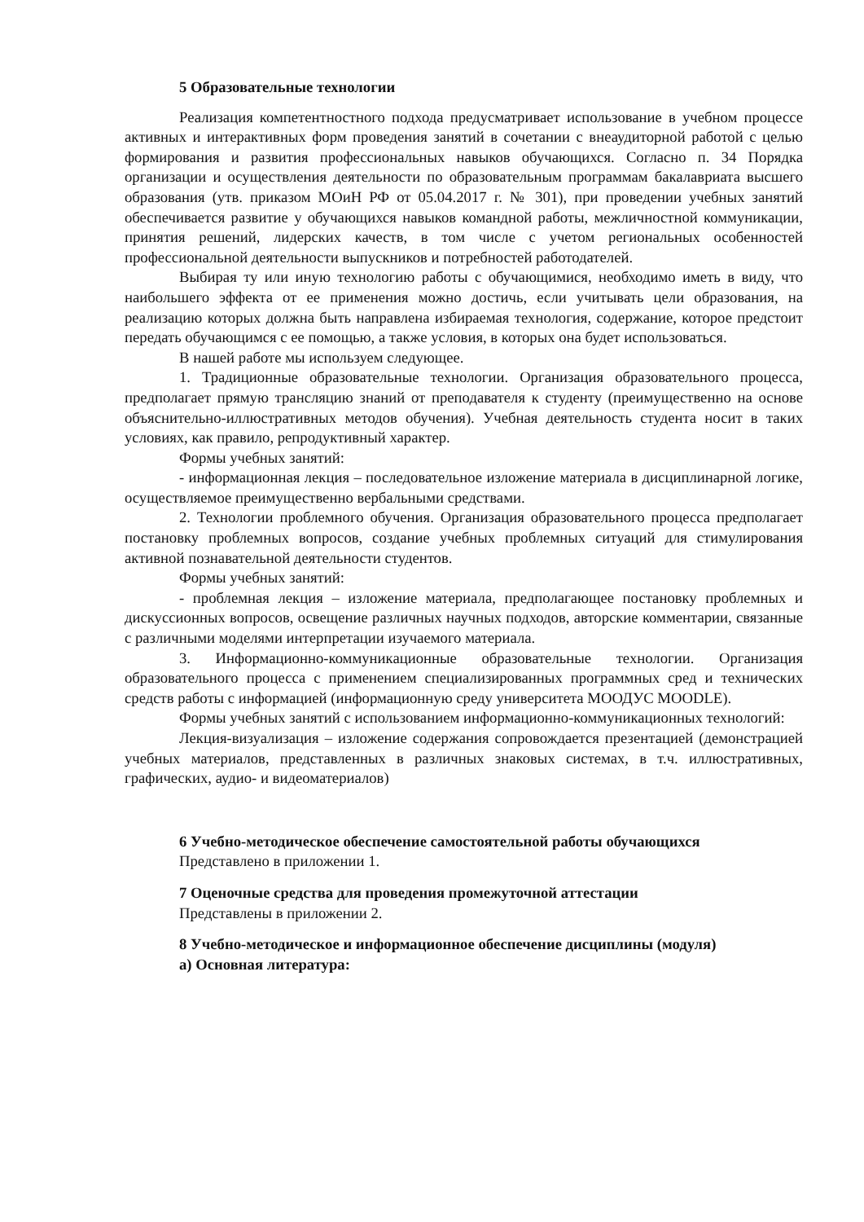5 Образовательные технологии
Реализация компетентностного подхода предусматривает использование в учебном процессе активных и интерактивных форм проведения занятий в сочетании с внеаудиторной работой с целью формирования и развития профессиональных навыков обучающихся. Согласно п. 34 Порядка организации и осуществления деятельности по образовательным программам бакалавриата высшего образования (утв. приказом МОиН РФ от 05.04.2017 г. № 301), при проведении учебных занятий обеспечивается развитие у обучающихся навыков командной работы, межличностной коммуникации, принятия решений, лидерских качеств, в том числе с учетом региональных особенностей профессиональной деятельности выпускников и потребностей работодателей.
Выбирая ту или иную технологию работы с обучающимися, необходимо иметь в виду, что наибольшего эффекта от ее применения можно достичь, если учитывать цели образования, на реализацию которых должна быть направлена избираемая технология, содержание, которое предстоит передать обучающимся с ее помощью, а также условия, в которых она будет использоваться.
В нашей работе мы используем следующее.
1. Традиционные образовательные технологии. Организация образовательного процесса, предполагает прямую трансляцию знаний от преподавателя к студенту (преимущественно на основе объяснительно-иллюстративных методов обучения). Учебная деятельность студента носит в таких условиях, как правило, репродуктивный характер.
Формы учебных занятий:
- информационная лекция – последовательное изложение материала в дисциплинарной логике, осуществляемое преимущественно вербальными средствами.
2. Технологии проблемного обучения. Организация образовательного процесса предполагает постановку проблемных вопросов, создание учебных проблемных ситуаций для стимулирования активной познавательной деятельности студентов.
Формы учебных занятий:
- проблемная лекция – изложение материала, предполагающее постановку проблемных и дискуссионных вопросов, освещение различных научных подходов, авторские комментарии, связанные с различными моделями интерпретации изучаемого материала.
3. Информационно-коммуникационные образовательные технологии. Организация образовательного процесса с применением специализированных программных сред и технических средств работы с информацией (информационную среду университета МООДУС MOODLE).
Формы учебных занятий с использованием информационно-коммуникационных технологий:
Лекция-визуализация – изложение содержания сопровождается презентацией (демонстрацией учебных материалов, представленных в различных знаковых системах, в т.ч. иллюстративных, графических, аудио- и видеоматериалов)
6 Учебно-методическое обеспечение самостоятельной работы обучающихся
Представлено в приложении 1.
7 Оценочные средства для проведения промежуточной аттестации
Представлены в приложении 2.
8 Учебно-методическое и информационное обеспечение дисциплины (модуля)
а) Основная литература: